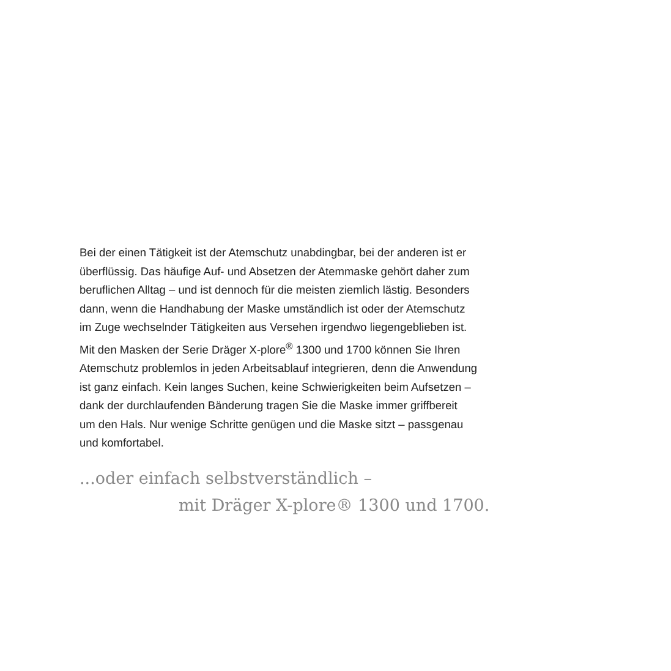Bei der einen Tätigkeit ist der Atemschutz unabdingbar, bei der anderen ist er
überflüssig. Das häufige Auf- und Absetzen der Atemmaske gehört daher zum
beruflichen Alltag – und ist dennoch für die meisten ziemlich lästig. Besonders
dann, wenn die Handhabung der Maske umständlich ist oder der Atemschutz
im Zuge wechselnder Tätigkeiten aus Versehen irgendwo liegengeblieben ist.
Mit den Masken der Serie Dräger X-plore<sup>®</sup> 1300 und 1700 können Sie Ihren
Atemschutz problemlos in jeden Arbeitsablauf integrieren, denn die Anwendung
ist ganz einfach. Kein langes Suchen, keine Schwierigkeiten beim Aufsetzen –
dank der durchlaufenden Bänderung tragen Sie die Maske immer griffbereit
um den Hals. Nur wenige Schritte genügen und die Maske sitzt – passgenau
und komfortabel.
...oder einfach selbstverständlich –
mit Dräger X-plore® 1300 und 1700.